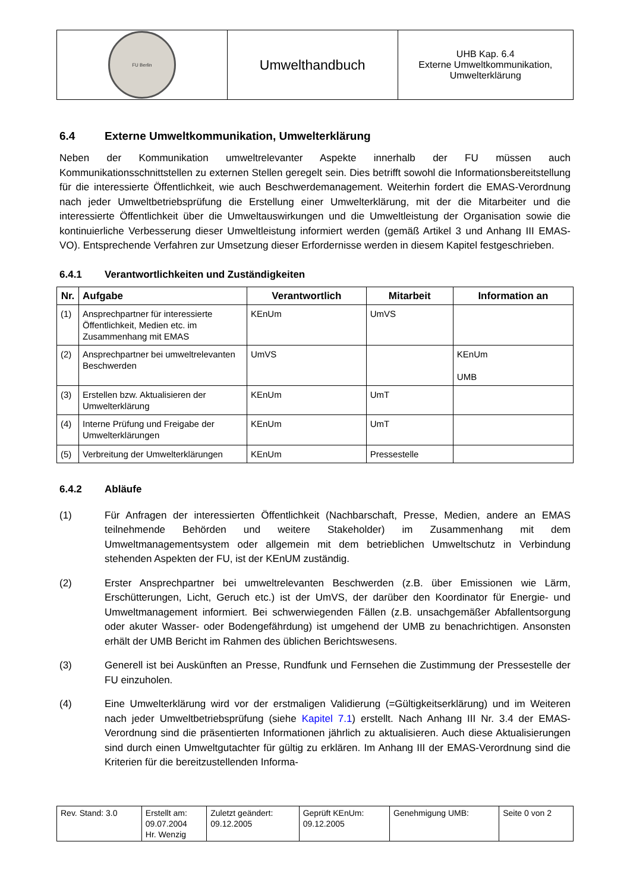| FU Berlin | Umwelthandbuch | UHB Kap. 6.4 Externe Umweltkommunikation, Umwelterklärung |
6.4 Externe Umweltkommunikation, Umwelterklärung
Neben der Kommunikation umweltrelevanter Aspekte innerhalb der FU müssen auch Kommunikationsschnittstellen zu externen Stellen geregelt sein. Dies betrifft sowohl die Informationsbereitstellung für die interessierte Öffentlichkeit, wie auch Beschwerdemanagement. Weiterhin fordert die EMAS-Verordnung nach jeder Umweltbetriebsprüfung die Erstellung einer Umwelterklärung, mit der die Mitarbeiter und die interessierte Öffentlichkeit über die Umweltauswirkungen und die Umweltleistung der Organisation sowie die kontinuierliche Verbesserung dieser Umweltleistung informiert werden (gemäß Artikel 3 und Anhang III EMAS-VO). Entsprechende Verfahren zur Umsetzung dieser Erfordernisse werden in diesem Kapitel festgeschrieben.
6.4.1 Verantwortlichkeiten und Zuständigkeiten
| Nr. | Aufgabe | Verantwortlich | Mitarbeit | Information an |
| --- | --- | --- | --- | --- |
| (1) | Ansprechpartner für interessierte Öffentlichkeit, Medien etc. im Zusammenhang mit EMAS | KEnUm | UmVS | |
| (2) | Ansprechpartner bei umweltrelevanten Beschwerden | UmVS | | KEnUm UMB |
| (3) | Erstellen bzw. Aktualisieren der Umwelterklärung | KEnUm | UmT | |
| (4) | Interne Prüfung und Freigabe der Umwelterklärungen | KEnUm | UmT | |
| (5) | Verbreitung der Umwelterklärungen | KEnUm | Pressestelle | |
6.4.2 Abläufe
(1) Für Anfragen der interessierten Öffentlichkeit (Nachbarschaft, Presse, Medien, andere an EMAS teilnehmende Behörden und weitere Stakeholder) im Zusammenhang mit dem Umweltmanagementsystem oder allgemein mit dem betrieblichen Umweltschutz in Verbindung stehenden Aspekten der FU, ist der KEnUM zuständig.
(2) Erster Ansprechpartner bei umweltrelevanten Beschwerden (z.B. über Emissionen wie Lärm, Erschütterungen, Licht, Geruch etc.) ist der UmVS, der darüber den Koordinator für Energie- und Umweltmanagement informiert. Bei schwerwiegenden Fällen (z.B. unsachgemäßer Abfallentsorgung oder akuter Wasser- oder Bodengefährdung) ist umgehend der UMB zu benachrichtigen. Ansonsten erhält der UMB Bericht im Rahmen des üblichen Berichtswesens.
(3) Generell ist bei Auskünften an Presse, Rundfunk und Fernsehen die Zustimmung der Pressestelle der FU einzuholen.
(4) Eine Umwelterklärung wird vor der erstmaligen Validierung (=Gültigkeitserklärung) und im Weiteren nach jeder Umweltbetriebsprüfung (siehe Kapitel 7.1) erstellt. Nach Anhang III Nr. 3.4 der EMAS-Verordnung sind die präsentierten Informationen jährlich zu aktualisieren. Auch diese Aktualisierungen sind durch einen Umweltgutachter für gültig zu erklären. Im Anhang III der EMAS-Verordnung sind die Kriterien für die bereitzustellenden Informa-
| Rev. Stand: 3.0 | Erstellt am: 09.07.2004 Hr. Wenzig | Zuletzt geändert: 09.12.2005 | Geprüft KEnUm: 09.12.2005 | Genehmigung UMB: | Seite 0 von 2 |